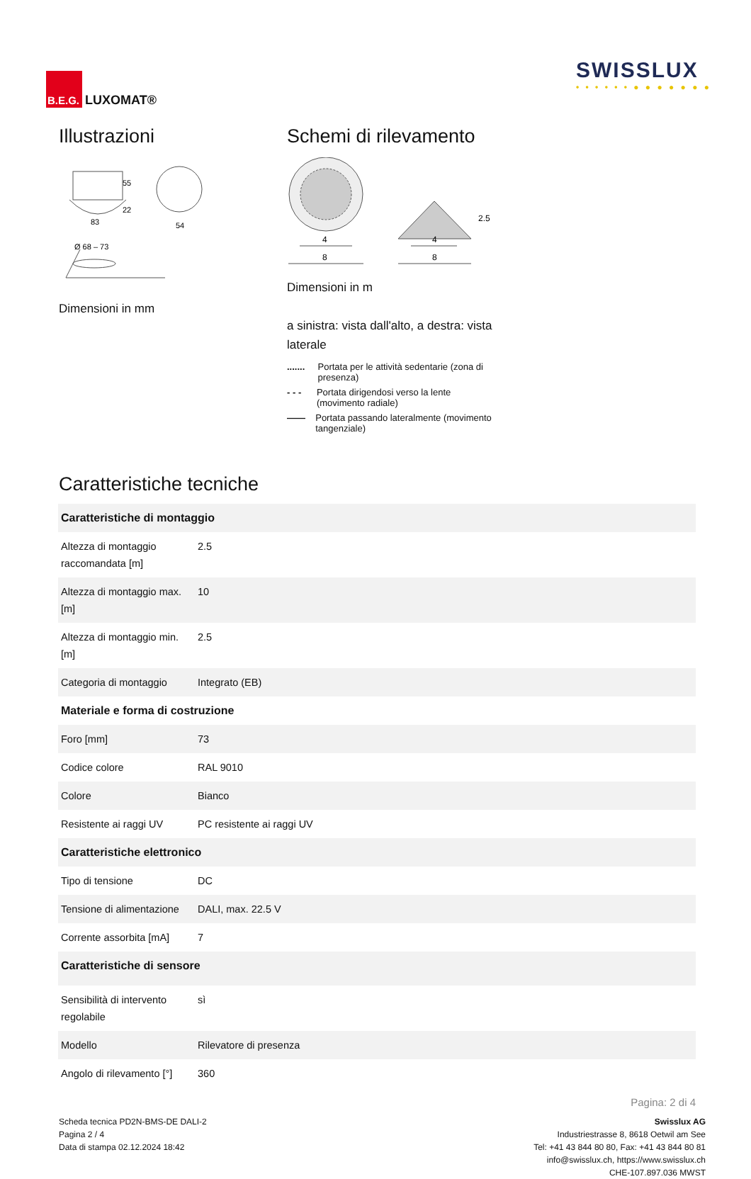B.E.G.
LUXOMAT®
SWISSLUX
• • • • • • ● ● ● ● ● ● ●
Illustrazioni
83
54
55
22
Ø 68 – 73
Dimensioni in mm
Schemi di rilevamento
4
8
4
8
2.5
Dimensioni in m
a sinistra: vista dall'alto, a destra: vista laterale
....... Portata per le attività sedentarie (zona di presenza)
- - - Portata dirigendosi verso la lente (movimento radiale)
—— Portata passando lateralmente (movimento tangenziale)
Caratteristiche tecniche
| Caratteristiche di montaggio | |
| --- | --- |
| Altezza di montaggio raccomandata [m] | 2.5 |
| Altezza di montaggio max. [m] | 10 |
| Altezza di montaggio min. [m] | 2.5 |
| Categoria di montaggio | Integrato (EB) |
| Materiale e forma di costruzione | |
| Foro [mm] | 73 |
| Codice colore | RAL 9010 |
| Colore | Bianco |
| Resistente ai raggi UV | PC resistente ai raggi UV |
| Caratteristiche elettronico | |
| Tipo di tensione | DC |
| Tensione di alimentazione | DALI, max. 22.5 V |
| Corrente assorbita [mA] | 7 |
| Caratteristiche di sensore | |
| Sensibilità di intervento regolabile | sì |
| Modello | Rilevatore di presenza |
| Angolo di rilevamento [°] | 360 |
Pagina: 2 di 4
Scheda tecnica PD2N-BMS-DE DALI-2
Pagina 2 / 4
Data di stampa 02.12.2024 18:42
Swisslux AG
Industriestrasse 8, 8618 Oetwil am See
Tel: +41 43 844 80 80, Fax: +41 43 844 80 81
info@swisslux.ch, https://www.swisslux.ch
CHE-107.897.036 MWST